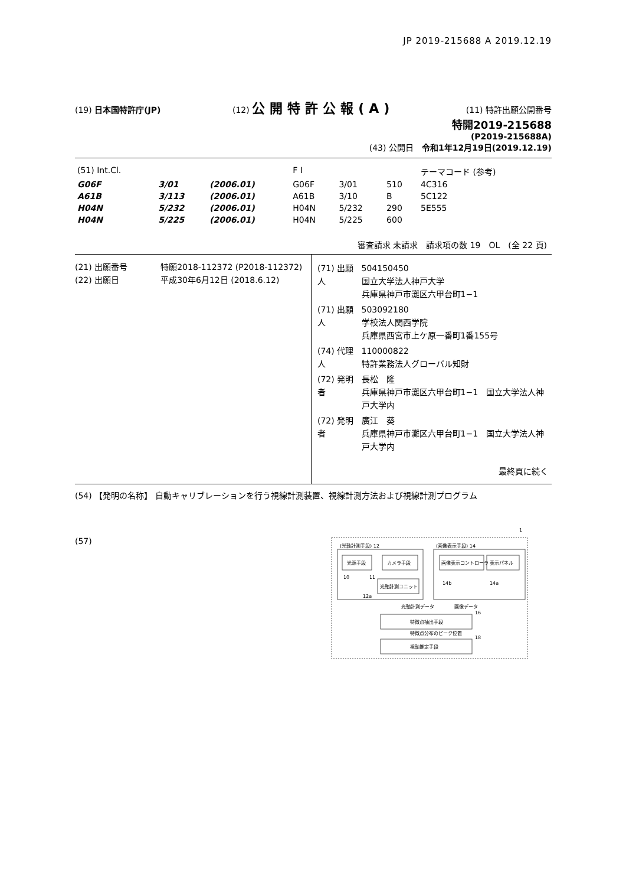JP 2019-215688 A 2019.12.19
(19) 日本国特許庁(JP) (12) 公開特許公報(A)
(11) 特許出願公開番号
特開2019-215688
(P2019-215688A)
(43) 公開日　令和1年12月19日(2019.12.19)
| (51) Int.Cl. | | | F I | | | テーマコード (参考) |
| G06F | 3/01 | (2006.01) | G06F | 3/01 | 510 | 4C316 |
| A61B | 3/113 | (2006.01) | A61B | 3/10 | B | 5C122 |
| H04N | 5/232 | (2006.01) | H04N | 5/232 | 290 | 5E555 |
| H04N | 5/225 | (2006.01) | H04N | 5/225 | 600 | |
審査請求 未請求　請求項の数 19　OL　(全 22 頁)
(21) 出願番号　　　　特願2018-112372 (P2018-112372)
(22) 出願日　　　　　平成30年6月12日 (2018.6.12)
| (71) 出願人 | 504150450 国立大学法人神戸大学 兵庫県神戸市灘区六甲台町1−1 |
| (71) 出願人 | 503092180 学校法人関西学院 兵庫県西宮市上ケ原一番町1番155号 |
| (74) 代理人 | 110000822 特許業務法人グローバル知財 |
| (72) 発明者 | 長松 隆 兵庫県神戸市灘区六甲台町1−1 国立大学法人神戸大学内 |
| (72) 発明者 | 廣江 葵 兵庫県神戸市灘区六甲台町1−1 国立大学法人神戸大学内 |
最終頁に続く
(54) 【発明の名称】 自動キャリブレーションを行う視線計測装置、視線計測方法および視線計測プログラム
(57)
1
(光軸計測手段) 12
(画像表示手段) 14
光源手段
カメラ手段
光軸計測ユニット
10
11
12a
画像表示コントローラ
表示パネル
14b
14a
光軸計測データ
画像データ
特徴点抽出手段
16
特徴点分布のピーク位置
視軸推定手段
18